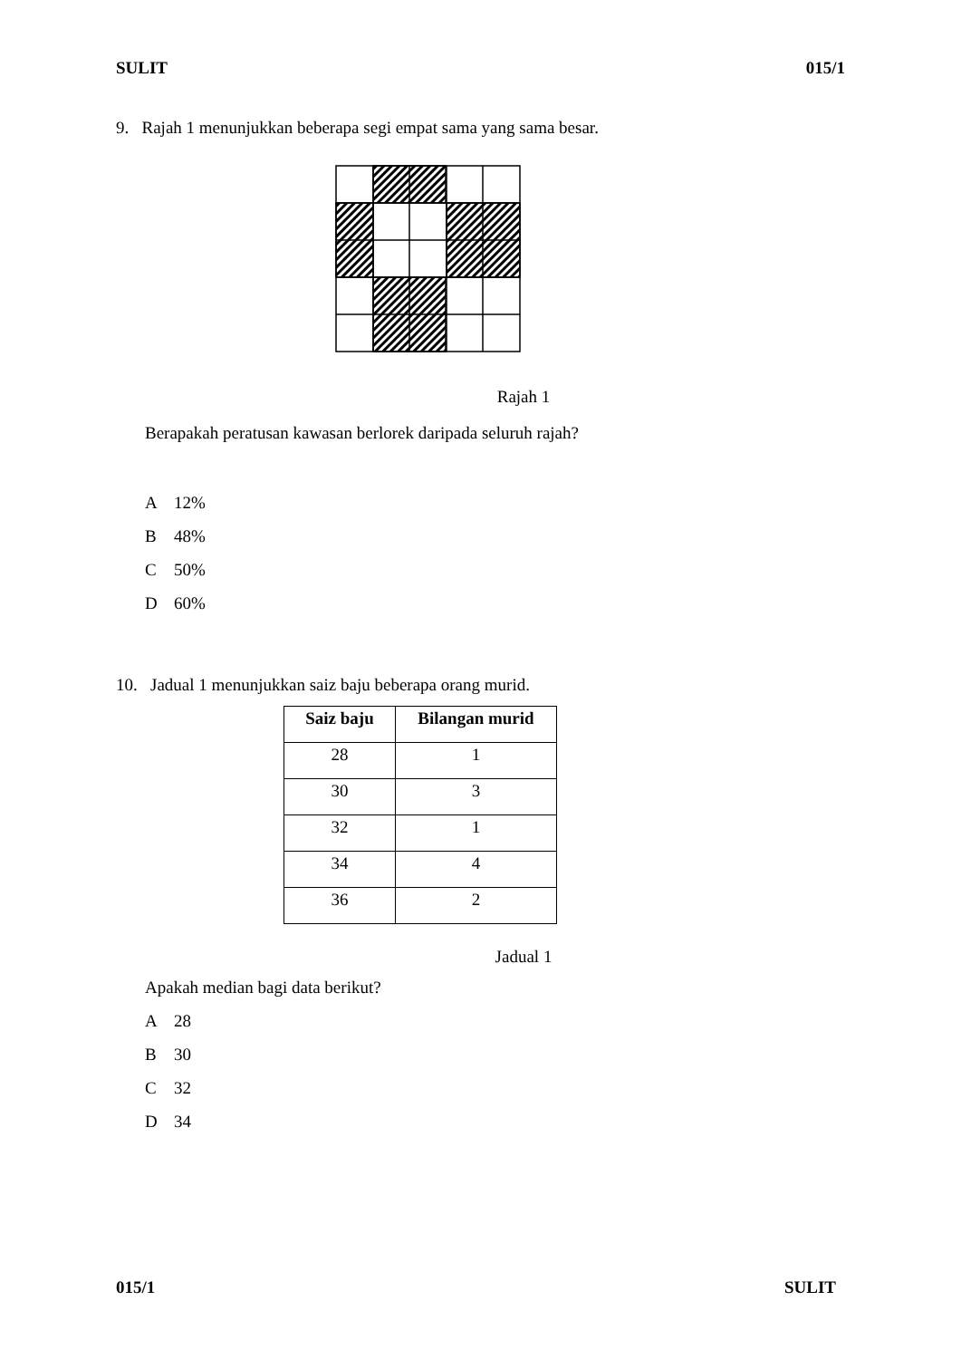SULIT 015/1
9. Rajah 1 menunjukkan beberapa segi empat sama yang sama besar.
Rajah 1
Berapakah peratusan kawasan berlorek daripada seluruh rajah?
A 12%
B 48%
C 50%
D 60%
10. Jadual 1 menunjukkan saiz baju beberapa orang murid.
| Saiz baju | Bilangan murid |
| --- | --- |
| 28 | 1 |
| 30 | 3 |
| 32 | 1 |
| 34 | 4 |
| 36 | 2 |
Jadual 1
Apakah median bagi data berikut?
A 28
B 30
C 32
D 34
015/1 SULIT